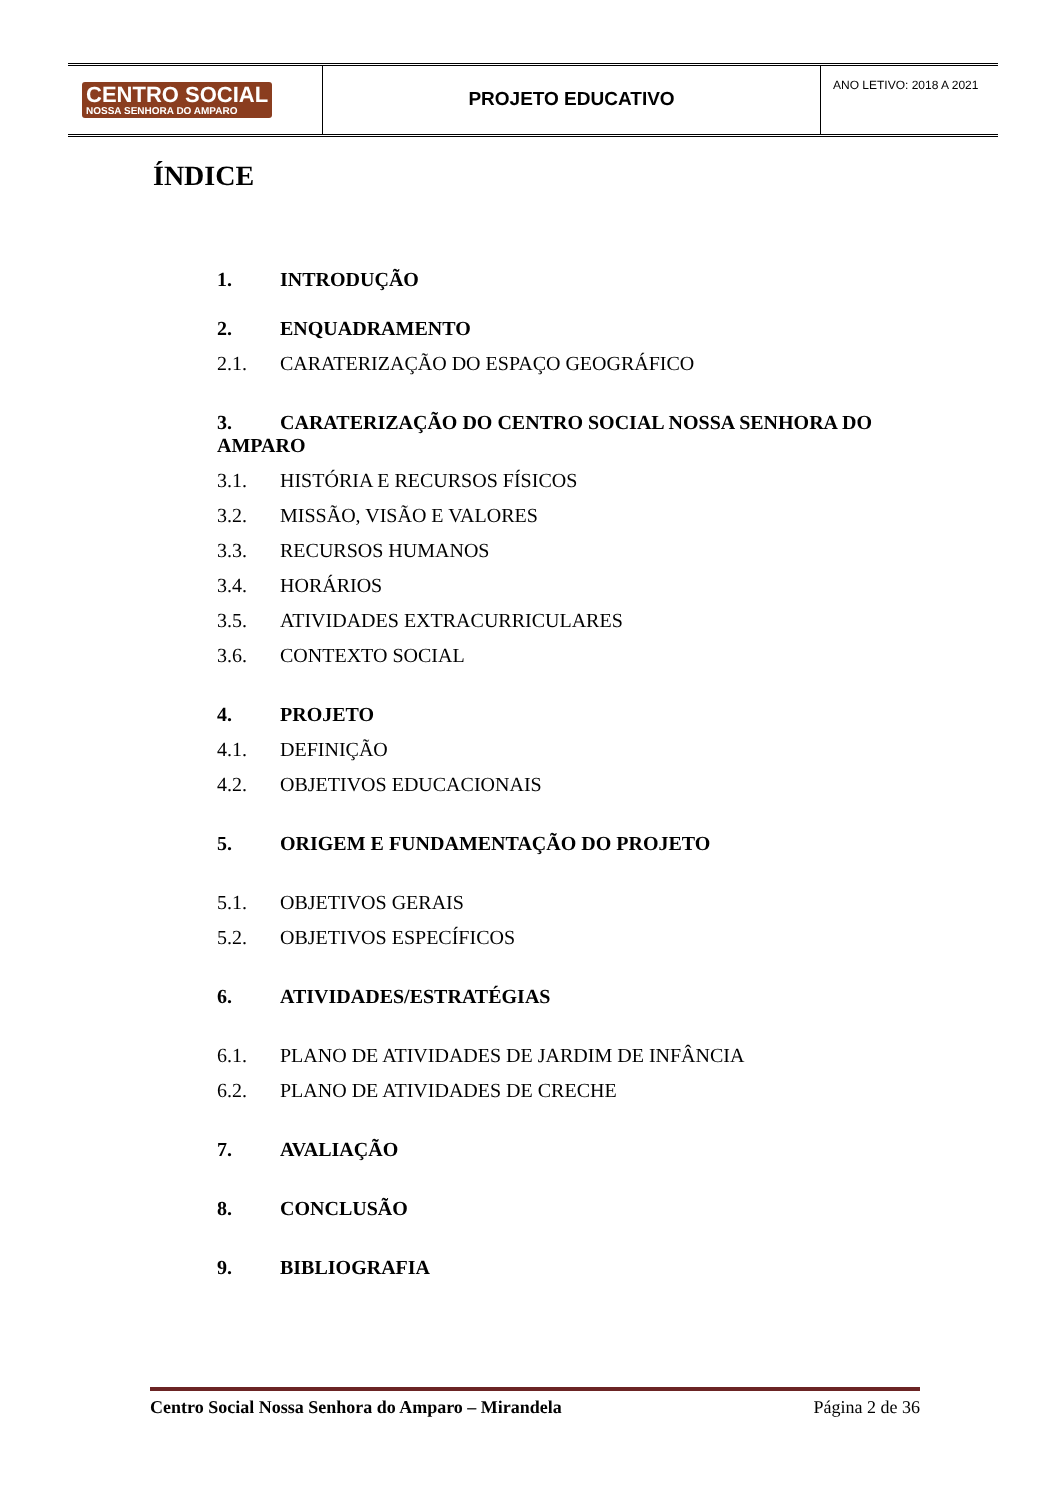CENTRO SOCIAL
NOSSA SENHORA DO AMPARO
PROJETO EDUCATIVO
ANO LETIVO: 2018 A 2021
ÍNDICE
1. INTRODUÇÃO
2. ENQUADRAMENTO
2.1. CARATERIZAÇÃO DO ESPAÇO GEOGRÁFICO
3. CARATERIZAÇÃO DO CENTRO SOCIAL NOSSA SENHORA DO AMPARO
3.1. HISTÓRIA E RECURSOS FÍSICOS
3.2. MISSÃO, VISÃO E VALORES
3.3. RECURSOS HUMANOS
3.4. HORÁRIOS
3.5. ATIVIDADES EXTRACURRICULARES
3.6. CONTEXTO SOCIAL
4. PROJETO
4.1. DEFINIÇÃO
4.2. OBJETIVOS EDUCACIONAIS
5. ORIGEM E FUNDAMENTAÇÃO DO PROJETO
5.1. OBJETIVOS GERAIS
5.2. OBJETIVOS ESPECÍFICOS
6. ATIVIDADES/ESTRATÉGIAS
6.1. PLANO DE ATIVIDADES DE JARDIM DE INFÂNCIA
6.2. PLANO DE ATIVIDADES DE CRECHE
7. AVALIAÇÃO
8. CONCLUSÃO
9. BIBLIOGRAFIA
Centro Social Nossa Senhora do Amparo – Mirandela Página 2 de 36